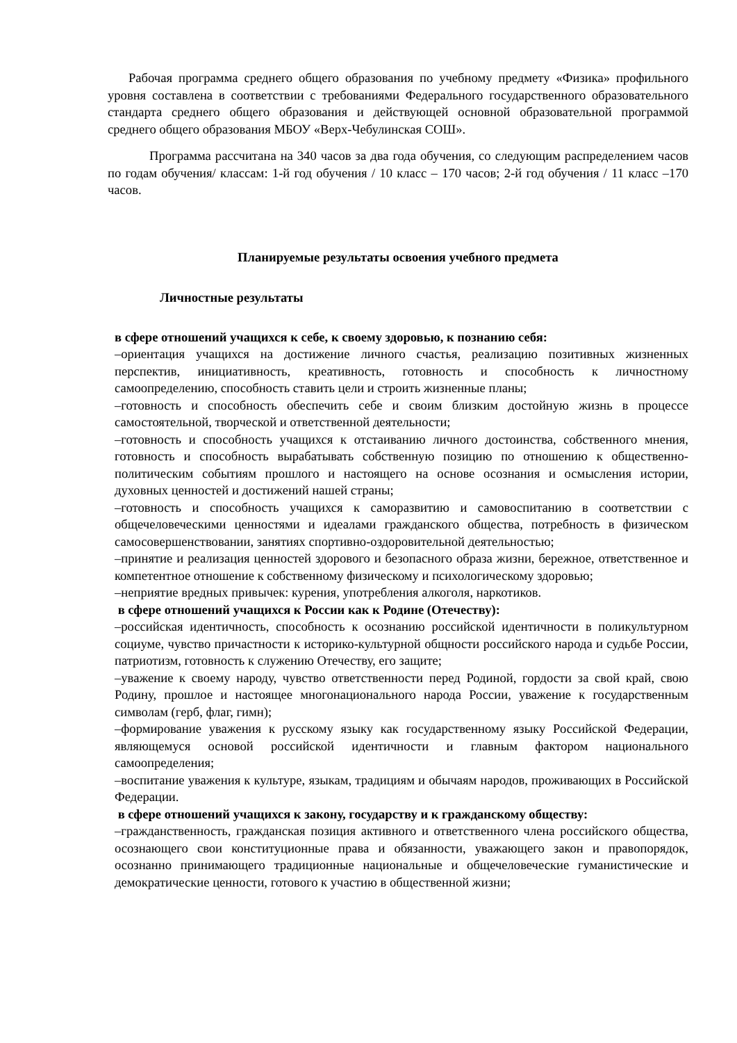Рабочая программа среднего общего образования по учебному предмету «Физика» профильного уровня составлена в соответствии с требованиями Федерального государственного образовательного стандарта среднего общего образования и действующей основной образовательной программой среднего общего образования МБОУ «Верх-Чебулинская СОШ».
Программа рассчитана на 340 часов за два года обучения, со следующим распределением часов по годам обучения/ классам: 1-й год обучения / 10 класс – 170 часов; 2-й год обучения / 11 класс –170 часов.
Планируемые результаты освоения учебного предмета
Личностные результаты
в сфере отношений учащихся к себе, к своему здоровью, к познанию себя:
–ориентация учащихся на достижение личного счастья, реализацию позитивных жизненных перспектив, инициативность, креативность, готовность и способность к личностному самоопределению, способность ставить цели и строить жизненные планы;
–готовность и способность обеспечить себе и своим близким достойную жизнь в процессе самостоятельной, творческой и ответственной деятельности;
–готовность и способность учащихся к отстаиванию личного достоинства, собственного мнения, готовность и способность вырабатывать собственную позицию по отношению к общественно-политическим событиям прошлого и настоящего на основе осознания и осмысления истории, духовных ценностей и достижений нашей страны;
–готовность и способность учащихся к саморазвитию и самовоспитанию в соответствии с общечеловеческими ценностями и идеалами гражданского общества, потребность в физическом самосовершенствовании, занятиях спортивно-оздоровительной деятельностью;
–принятие и реализация ценностей здорового и безопасного образа жизни, бережное, ответственное и компетентное отношение к собственному физическому и психологическому здоровью;
–неприятие вредных привычек: курения, употребления алкоголя, наркотиков.
в сфере отношений учащихся к России как к Родине (Отечеству):
–российская идентичность, способность к осознанию российской идентичности в поликультурном социуме, чувство причастности к историко-культурной общности российского народа и судьбе России, патриотизм, готовность к служению Отечеству, его защите;
–уважение к своему народу, чувство ответственности перед Родиной, гордости за свой край, свою Родину, прошлое и настоящее многонационального народа России, уважение к государственным символам (герб, флаг, гимн);
–формирование уважения к русскому языку как государственному языку Российской Федерации, являющемуся основой российской идентичности и главным фактором национального самоопределения;
–воспитание уважения к культуре, языкам, традициям и обычаям народов, проживающих в Российской Федерации.
в сфере отношений учащихся к закону, государству и к гражданскому обществу:
–гражданственность, гражданская позиция активного и ответственного члена российского общества, осознающего свои конституционные права и обязанности, уважающего закон и правопорядок, осознанно принимающего традиционные национальные и общечеловеческие гуманистические и демократические ценности, готового к участию в общественной жизни;